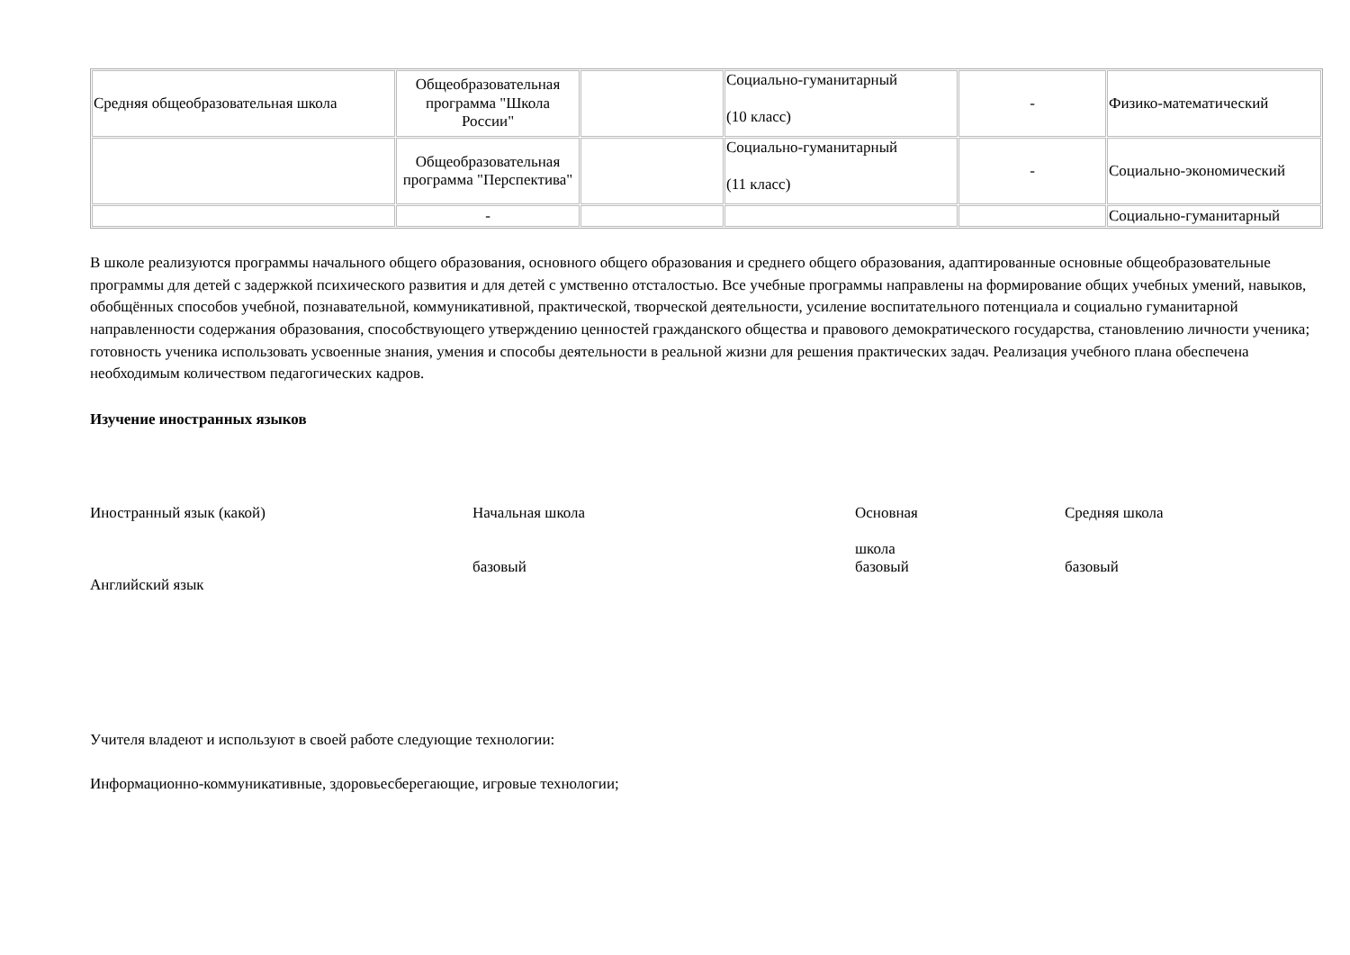| Средняя общеобразовательная школа | Общеобразовательная программа "Школа России" | | Социально-гуманитарный (10 класс) | - | Физико-математический |
| | Общеобразовательная программа "Перспектива" | | Социально-гуманитарный (11 класс) | - | Социально-экономический |
| | - | | | | Социально-гуманитарный |
В школе реализуются программы начального общего образования, основного общего образования и среднего общего образования, адаптированные основные общеобразовательные программы для детей с задержкой психического развития и для детей с умственно отсталостью. Все учебные программы направлены на формирование общих учебных умений, навыков, обобщённых способов учебной, познавательной, коммуникативной, практической, творческой деятельности, усиление воспитательного потенциала и социально гуманитарной направленности содержания образования, способствующего утверждению ценностей гражданского общества и правового демократического государства, становлению личности ученика; готовность ученика использовать усвоенные знания, умения и способы деятельности в реальной жизни для решения практических задач. Реализация учебного плана обеспечена необходимым количеством педагогических кадров.
Изучение иностранных языков
Иностранный язык (какой)
Английский язык
Начальная школа
базовый
Основная
школа
базовый
Средняя школа
базовый
Учителя владеют и используют в своей работе следующие технологии:
Информационно-коммуникативные, здоровьесберегающие, игровые технологии;